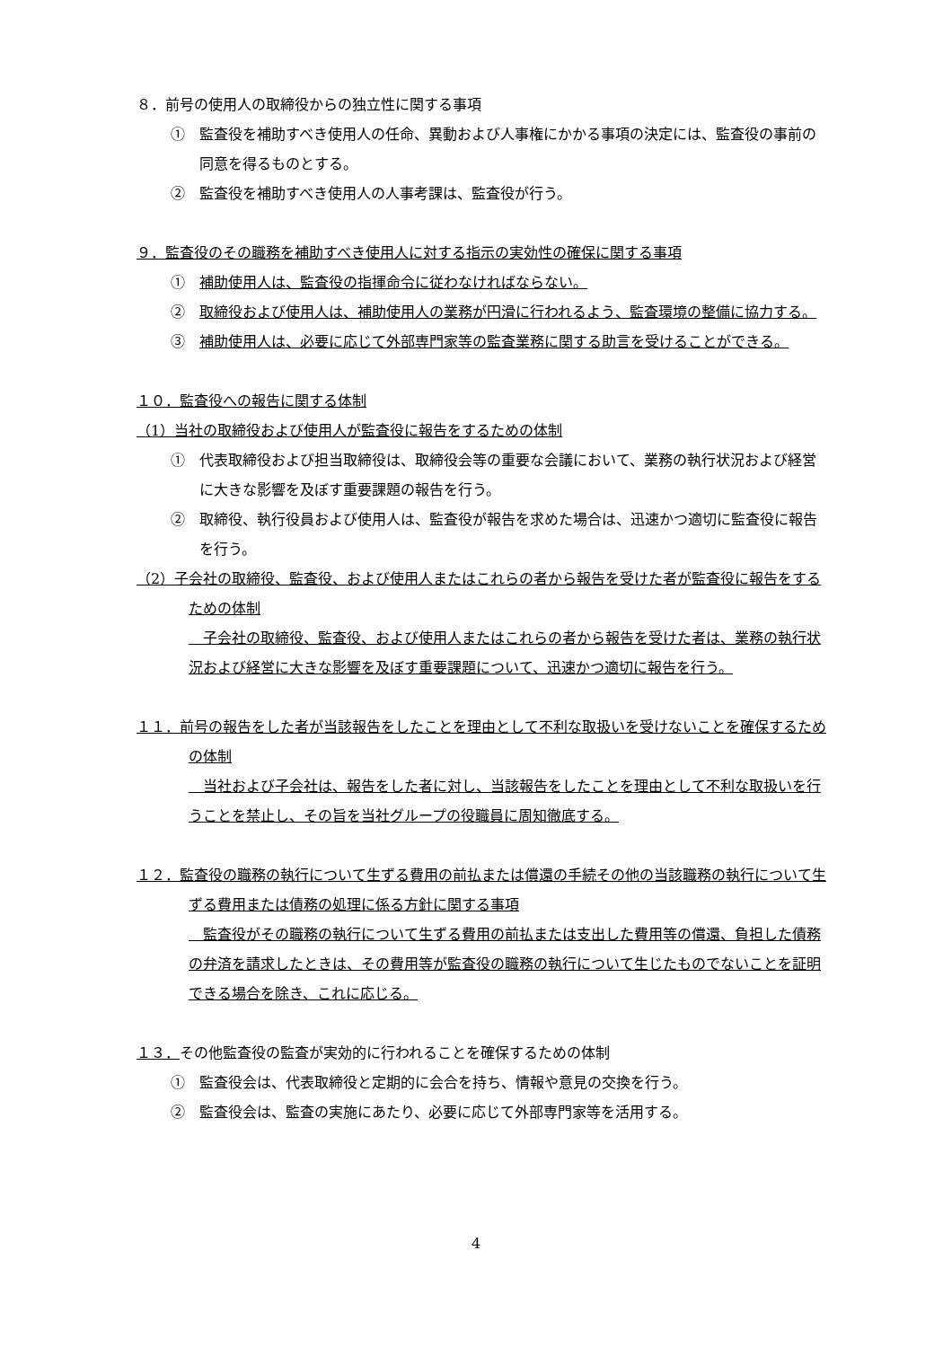８．前号の使用人の取締役からの独立性に関する事項
①　監査役を補助すべき使用人の任命、異動および人事権にかかる事項の決定には、監査役の事前の同意を得るものとする。
②　監査役を補助すべき使用人の人事考課は、監査役が行う。
９．監査役のその職務を補助すべき使用人に対する指示の実効性の確保に関する事項
①　補助使用人は、監査役の指揮命令に従わなければならない。
②　取締役および使用人は、補助使用人の業務が円滑に行われるよう、監査環境の整備に協力する。
③　補助使用人は、必要に応じて外部専門家等の監査業務に関する助言を受けることができる。
１０．監査役への報告に関する体制
（1）当社の取締役および使用人が監査役に報告をするための体制
①　代表取締役および担当取締役は、取締役会等の重要な会議において、業務の執行状況および経営に大きな影響を及ぼす重要課題の報告を行う。
②　取締役、執行役員および使用人は、監査役が報告を求めた場合は、迅速かつ適切に監査役に報告を行う。
（2）子会社の取締役、監査役、および使用人またはこれらの者から報告を受けた者が監査役に報告をするための体制
　子会社の取締役、監査役、および使用人またはこれらの者から報告を受けた者は、業務の執行状況および経営に大きな影響を及ぼす重要課題について、迅速かつ適切に報告を行う。
１１．前号の報告をした者が当該報告をしたことを理由として不利な取扱いを受けないことを確保するための体制
　当社および子会社は、報告をした者に対し、当該報告をしたことを理由として不利な取扱いを行うことを禁止し、その旨を当社グループの役職員に周知徹底する。
１２．監査役の職務の執行について生ずる費用の前払または償還の手続その他の当該職務の執行について生ずる費用または債務の処理に係る方針に関する事項
　監査役がその職務の執行について生ずる費用の前払または支出した費用等の償還、負担した債務の弁済を請求したときは、その費用等が監査役の職務の執行について生じたものでないことを証明できる場合を除き、これに応じる。
１３．その他監査役の監査が実効的に行われることを確保するための体制
①　監査役会は、代表取締役と定期的に会合を持ち、情報や意見の交換を行う。
②　監査役会は、監査の実施にあたり、必要に応じて外部専門家等を活用する。
4